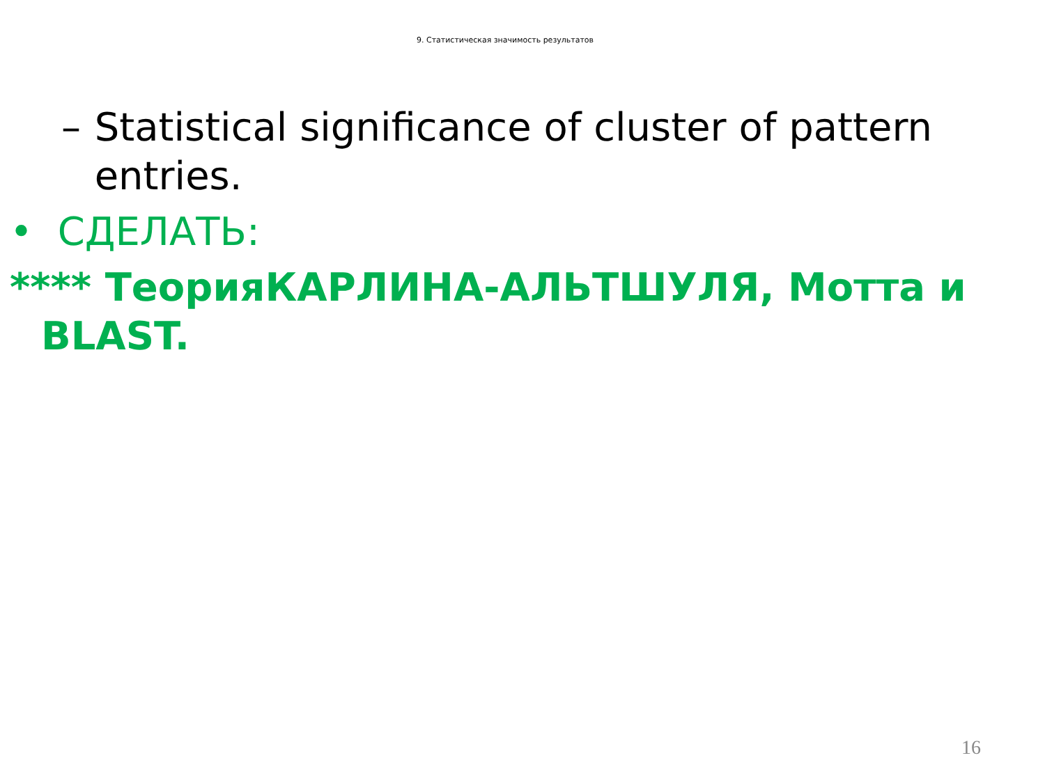9. Статистическая значимость результатов
– Statistical significance of cluster of pattern entries.
• СДЕЛАТЬ:
**** ТеорияКАРЛИНА-АЛЬТШУЛЯ, Мотта и BLAST.
16